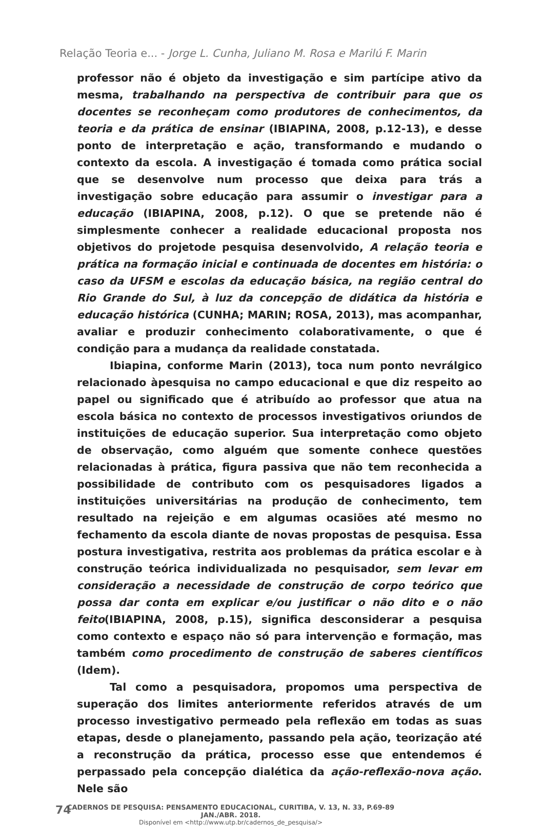Relação Teoria e... - Jorge L. Cunha, Juliano M. Rosa e Marilú F. Marin
professor não é objeto da investigação e sim partícipe ativo da mesma, trabalhando na perspectiva de contribuir para que os docentes se reconheçam como produtores de conhecimentos, da teoria e da prática de ensinar (IBIAPINA, 2008, p.12-13), e desse ponto de interpretação e ação, transformando e mudando o contexto da escola. A investigação é tomada como prática social que se desenvolve num processo que deixa para trás a investigação sobre educação para assumir o investigar para a educação (IBIAPINA, 2008, p.12). O que se pretende não é simplesmente conhecer a realidade educacional proposta nos objetivos do projetode pesquisa desenvolvido, A relação teoria e prática na formação inicial e continuada de docentes em história: o caso da UFSM e escolas da educação básica, na região central do Rio Grande do Sul, à luz da concepção de didática da história e educação histórica (CUNHA; MARIN; ROSA, 2013), mas acompanhar, avaliar e produzir conhecimento colaborativamente, o que é condição para a mudança da realidade constatada.
Ibiapina, conforme Marin (2013), toca num ponto nevrálgico relacionado àpesquisa no campo educacional e que diz respeito ao papel ou significado que é atribuído ao professor que atua na escola básica no contexto de processos investigativos oriundos de instituições de educação superior. Sua interpretação como objeto de observação, como alguém que somente conhece questões relacionadas à prática, figura passiva que não tem reconhecida a possibilidade de contributo com os pesquisadores ligados a instituições universitárias na produção de conhecimento, tem resultado na rejeição e em algumas ocasiões até mesmo no fechamento da escola diante de novas propostas de pesquisa. Essa postura investigativa, restrita aos problemas da prática escolar e à construção teórica individualizada no pesquisador, sem levar em consideração a necessidade de construção de corpo teórico que possa dar conta em explicar e/ou justificar o não dito e o não feito(IBIAPINA, 2008, p.15), significa desconsiderar a pesquisa como contexto e espaço não só para intervenção e formação, mas também como procedimento de construção de saberes científicos (Idem).
Tal como a pesquisadora, propomos uma perspectiva de superação dos limites anteriormente referidos através de um processo investigativo permeado pela reflexão em todas as suas etapas, desde o planejamento, passando pela ação, teorização até a reconstrução da prática, processo esse que entendemos é perpassado pela concepção dialética da ação-reflexão-nova ação. Nele são
74
CADERNOS DE PESQUISA: PENSAMENTO EDUCACIONAL, CURITIBA, V. 13, N. 33, P.69-89 JAN./ABR. 2018.
Disponível em <http://www.utp.br/cadernos_de_pesquisa/>